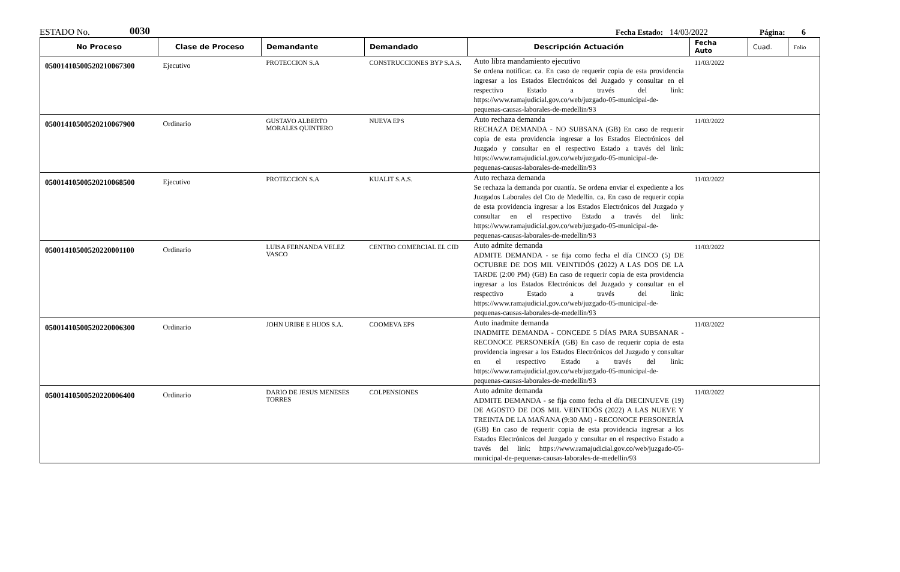ESTADO No. 0030 Fecha Estado: 14/03/2022 Página: 6
| No Proceso | Clase de Proceso | Demandante | Demandado | Descripción Actuación | Fecha Auto | Cuad. | Folio |
| --- | --- | --- | --- | --- | --- | --- | --- |
| 05001410500520210067300 | Ejecutivo | PROTECCION S.A | CONSTRUCCIONES BYP S.A.S. | Auto libra mandamiento ejecutivo Se ordena notificar. ca. En caso de requerir copia de esta providencia ingresar a los Estados Electrónicos del Juzgado y consultar en el respectivo Estado a través del link: https://www.ramajudicial.gov.co/web/juzgado-05-municipal-de-pequenas-causas-laborales-de-medellin/93 | 11/03/2022 | | |
| 05001410500520210067900 | Ordinario | GUSTAVO ALBERTO MORALES QUINTERO | NUEVA EPS | Auto rechaza demanda RECHAZA DEMANDA - NO SUBSANA (GB) En caso de requerir copia de esta providencia ingresar a los Estados Electrónicos del Juzgado y consultar en el respectivo Estado a través del link: https://www.ramajudicial.gov.co/web/juzgado-05-municipal-de-pequenas-causas-laborales-de-medellin/93 | 11/03/2022 | | |
| 05001410500520210068500 | Ejecutivo | PROTECCION S.A | KUALIT S.A.S. | Auto rechaza demanda Se rechaza la demanda por cuantía. Se ordena enviar el expediente a los Juzgados Laborales del Cto de Medellín. ca. En caso de requerir copia de esta providencia ingresar a los Estados Electrónicos del Juzgado y consultar en el respectivo Estado a través del link: https://www.ramajudicial.gov.co/web/juzgado-05-municipal-de-pequenas-causas-laborales-de-medellin/93 | 11/03/2022 | | |
| 05001410500520220001100 | Ordinario | LUISA FERNANDA VELEZ VASCO | CENTRO COMERCIAL EL CID | Auto admite demanda ADMITE DEMANDA - se fija como fecha el día CINCO (5) DE OCTUBRE DE DOS MIL VEINTIDÓS (2022) A LAS DOS DE LA TARDE (2:00 PM) (GB) En caso de requerir copia de esta providencia ingresar a los Estados Electrónicos del Juzgado y consultar en el respectivo Estado a través del link: https://www.ramajudicial.gov.co/web/juzgado-05-municipal-de-pequenas-causas-laborales-de-medellin/93 | 11/03/2022 | | |
| 05001410500520220006300 | Ordinario | JOHN URIBE E HIJOS S.A. | COOMEVA EPS | Auto inadmite demanda INADMITE DEMANDA - CONCEDE 5 DÍAS PARA SUBSANAR - RECONOCE PERSONERÍA (GB) En caso de requerir copia de esta providencia ingresar a los Estados Electrónicos del Juzgado y consultar en el respectivo Estado a través del link: https://www.ramajudicial.gov.co/web/juzgado-05-municipal-de-pequenas-causas-laborales-de-medellin/93 | 11/03/2022 | | |
| 05001410500520220006400 | Ordinario | DARIO DE JESUS MENESES TORRES | COLPENSIONES | Auto admite demanda ADMITE DEMANDA - se fija como fecha el día DIECINUEVE (19) DE AGOSTO DE DOS MIL VEINTIDÓS (2022) A LAS NUEVE Y TREINTA DE LA MAÑANA (9:30 AM) - RECONOCE PERSONERÍA (GB) En caso de requerir copia de esta providencia ingresar a los Estados Electrónicos del Juzgado y consultar en el respectivo Estado a través del link: https://www.ramajudicial.gov.co/web/juzgado-05-municipal-de-pequenas-causas-laborales-de-medellin/93 | 11/03/2022 | | |